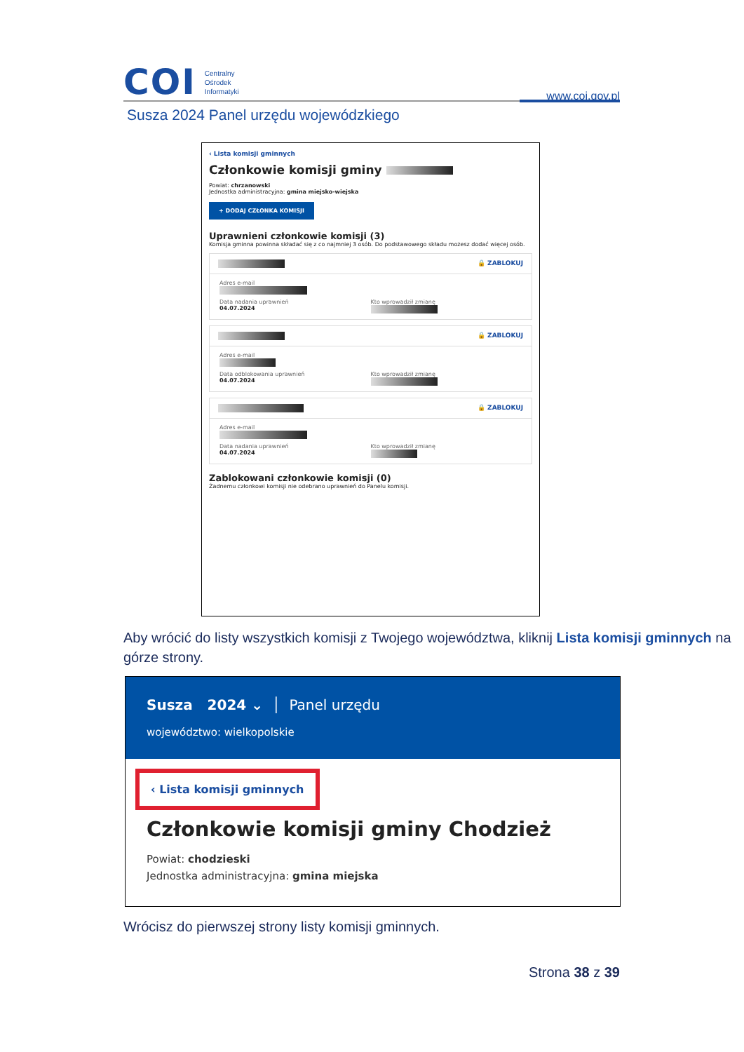COI
Centralny
Ośrodek
Informatyki
www.coi.gov.pl
Susza 2024 Panel urzędu wojewódzkiego
‹ Lista komisji gminnych
Członkowie komisji gminy
Powiat: chrzanowski
Jednostka administracyjna: gmina miejsko-wiejska
+ DODAJ CZŁONKA KOMISJI
Uprawnieni członkowie komisji (3)
Komisja gminna powinna składać się z co najmniej 3 osób. Do podstawowego składu możesz dodać więcej osób.
🔒 ZABLOKUJ
Adres e-mail
Data nadania uprawnień
04.07.2024
Kto wprowadził zmianę
🔒 ZABLOKUJ
Adres e-mail
Data odblokowania uprawnień
04.07.2024
Kto wprowadził zmianę
🔒 ZABLOKUJ
Adres e-mail
Data nadania uprawnień
04.07.2024
Kto wprowadził zmianę
Zablokowani członkowie komisji (0)
Żadnemu członkowi komisji nie odebrano uprawnień do Panelu komisji.
Aby wrócić do listy wszystkich komisji z Twojego województwa, kliknij Lista komisji gminnych na górze strony.
Susza 2024 ⌄ │ Panel urzędu
województwo: wielkopolskie
‹ Lista komisji gminnych
Członkowie komisji gminy Chodzież
Powiat: chodzieski
Jednostka administracyjna: gmina miejska
Wrócisz do pierwszej strony listy komisji gminnych.
Strona 38 z 39